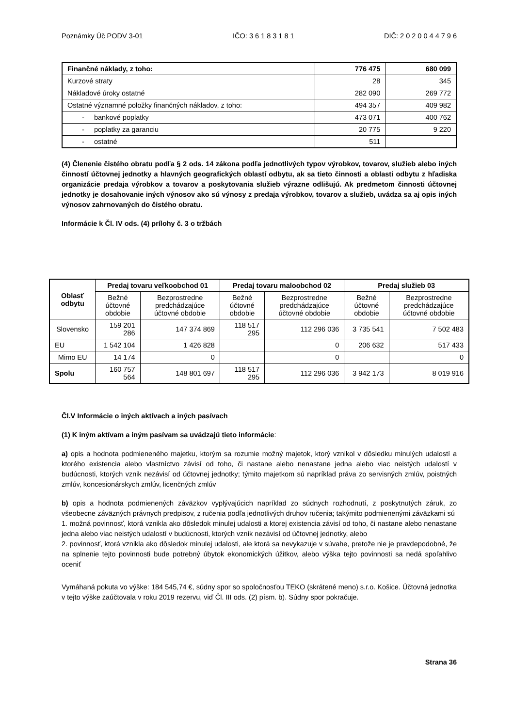Poznámky Úč PODV 3-01 IČO: 3 6 1 8 3 1 8 1 DIČ: 2 0 2 0 0 4 4 7 9 6
| Finančné náklady, z toho: | 776 475 | 680 099 |
| Kurzové straty | 28 | 345 |
| Nákladové úroky ostatné | 282 090 | 269 772 |
| Ostatné významné položky finančných nákladov, z toho: | 494 357 | 409 982 |
| - bankové poplatky | 473 071 | 400 762 |
| - poplatky za garanciu | 20 775 | 9 220 |
| - ostatné | 511 | |
(4) Členenie čistého obratu podľa § 2 ods. 14 zákona podľa jednotlivých typov výrobkov, tovarov, služieb alebo iných činností účtovnej jednotky a hlavných geografických oblastí odbytu, ak sa tieto činnosti a oblasti odbytu z hľadiska organizácie predaja výrobkov a tovarov a poskytovania služieb výrazne odlišujú. Ak predmetom činnosti účtovnej jednotky je dosahovanie iných výnosov ako sú výnosy z predaja výrobkov, tovarov a služieb, uvádza sa aj opis iných výnosov zahrnovaných do čistého obratu.
Informácie k Čl. IV ods. (4) prílohy č. 3 o tržbách
| Oblasť odbytu | Predaj tovaru veľkoobchod 01 | | Predaj tovaru maloobchod 02 | | Predaj služieb 03 | |
| --- | --- | --- | --- | --- | --- | --- |
| | Bežné účtovné obdobie | Bezprostredne predchádzajúce účtovné obdobie | Bežné účtovné obdobie | Bezprostredne predchádzajúce účtovné obdobie | Bežné účtovné obdobie | Bezprostredne predchádzajúce účtovné obdobie |
| Slovensko | 159 201 286 | 147 374 869 | 118 517 295 | 112 296 036 | 3 735 541 | 7 502 483 |
| EU | 1 542 104 | 1 426 828 | | 0 | 206 632 | 517 433 |
| Mimo EU | 14 174 | 0 | | 0 | | 0 |
| Spolu | 160 757 564 | 148 801 697 | 118 517 295 | 112 296 036 | 3 942 173 | 8 019 916 |
Čl.V Informácie o iných aktívach a iných pasívach
(1) K iným aktívam a iným pasívam sa uvádzajú tieto informácie:
a) opis a hodnota podmieneného majetku, ktorým sa rozumie možný majetok, ktorý vznikol v dôsledku minulých udalostí a ktorého existencia alebo vlastníctvo závisí od toho, či nastane alebo nenastane jedna alebo viac neistých udalostí v budúcnosti, ktorých vznik nezávisí od účtovnej jednotky; týmito majetkom sú napríklad práva zo servisných zmlúv, poistných zmlúv, koncesionárskych zmlúv, licenčných zmlúv
b) opis a hodnota podmienených záväzkov vyplývajúcich napríklad zo súdnych rozhodnutí, z poskytnutých záruk, zo všeobecne záväzných právnych predpisov, z ručenia podľa jednotlivých druhov ručenia; takýmito podmienenými záväzkami sú
1. možná povinnosť, ktorá vznikla ako dôsledok minulej udalosti a ktorej existencia závisí od toho, či nastane alebo nenastane jedna alebo viac neistých udalostí v budúcnosti, ktorých vznik nezávisí od účtovnej jednotky, alebo
2. povinnosť, ktorá vznikla ako dôsledok minulej udalosti, ale ktorá sa nevykazuje v súvahe, pretože nie je pravdepodobné, že na splnenie tejto povinnosti bude potrebný úbytok ekonomických úžitkov, alebo výška tejto povinnosti sa nedá spoľahlivo oceniť
Vymáhaná pokuta vo výške: 184 545,74 €, súdny spor so spoločnosťou TEKO (skrátené meno) s.r.o. Košice. Účtovná jednotka v tejto výške zaúčtovala v roku 2019 rezervu, viď Čl. III ods. (2) písm. b). Súdny spor pokračuje.
Strana 36